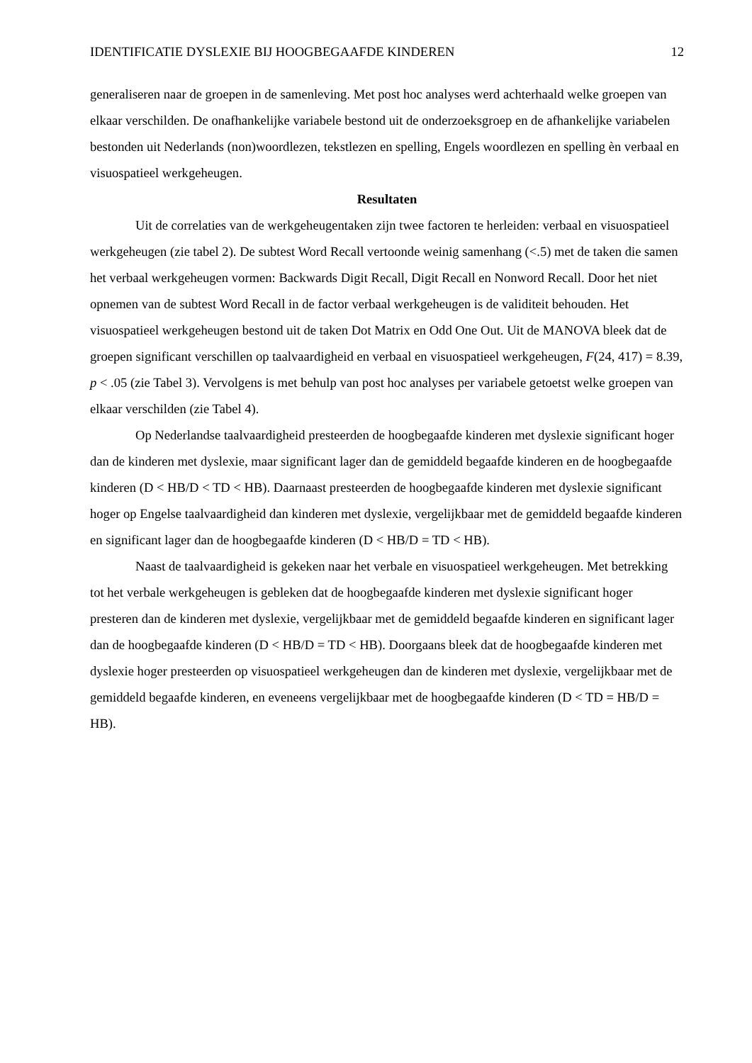IDENTIFICATIE DYSLEXIE BIJ HOOGBEGAAFDE KINDEREN 12
generaliseren naar de groepen in de samenleving. Met post hoc analyses werd achterhaald welke groepen van elkaar verschilden. De onafhankelijke variabele bestond uit de onderzoeksgroep en de afhankelijke variabelen bestonden uit Nederlands (non)woordlezen, tekstlezen en spelling, Engels woordlezen en spelling èn verbaal en visuospatieel werkgeheugen.
Resultaten
Uit de correlaties van de werkgeheugentaken zijn twee factoren te herleiden: verbaal en visuospatieel werkgeheugen (zie tabel 2). De subtest Word Recall vertoonde weinig samenhang (<.5) met de taken die samen het verbaal werkgeheugen vormen: Backwards Digit Recall, Digit Recall en Nonword Recall. Door het niet opnemen van de subtest Word Recall in de factor verbaal werkgeheugen is de validiteit behouden. Het visuospatieel werkgeheugen bestond uit de taken Dot Matrix en Odd One Out. Uit de MANOVA bleek dat de groepen significant verschillen op taalvaardigheid en verbaal en visuospatieel werkgeheugen, F(24, 417) = 8.39, p < .05 (zie Tabel 3). Vervolgens is met behulp van post hoc analyses per variabele getoetst welke groepen van elkaar verschilden (zie Tabel 4).
Op Nederlandse taalvaardigheid presteerden de hoogbegaafde kinderen met dyslexie significant hoger dan de kinderen met dyslexie, maar significant lager dan de gemiddeld begaafde kinderen en de hoogbegaafde kinderen (D < HB/D < TD < HB). Daarnaast presteerden de hoogbegaafde kinderen met dyslexie significant hoger op Engelse taalvaardigheid dan kinderen met dyslexie, vergelijkbaar met de gemiddeld begaafde kinderen en significant lager dan de hoogbegaafde kinderen (D < HB/D = TD < HB).
Naast de taalvaardigheid is gekeken naar het verbale en visuospatieel werkgeheugen. Met betrekking tot het verbale werkgeheugen is gebleken dat de hoogbegaafde kinderen met dyslexie significant hoger presteren dan de kinderen met dyslexie, vergelijkbaar met de gemiddeld begaafde kinderen en significant lager dan de hoogbegaafde kinderen (D < HB/D = TD < HB). Doorgaans bleek dat de hoogbegaafde kinderen met dyslexie hoger presteerden op visuospatieel werkgeheugen dan de kinderen met dyslexie, vergelijkbaar met de gemiddeld begaafde kinderen, en eveneens vergelijkbaar met de hoogbegaafde kinderen (D < TD = HB/D = HB).